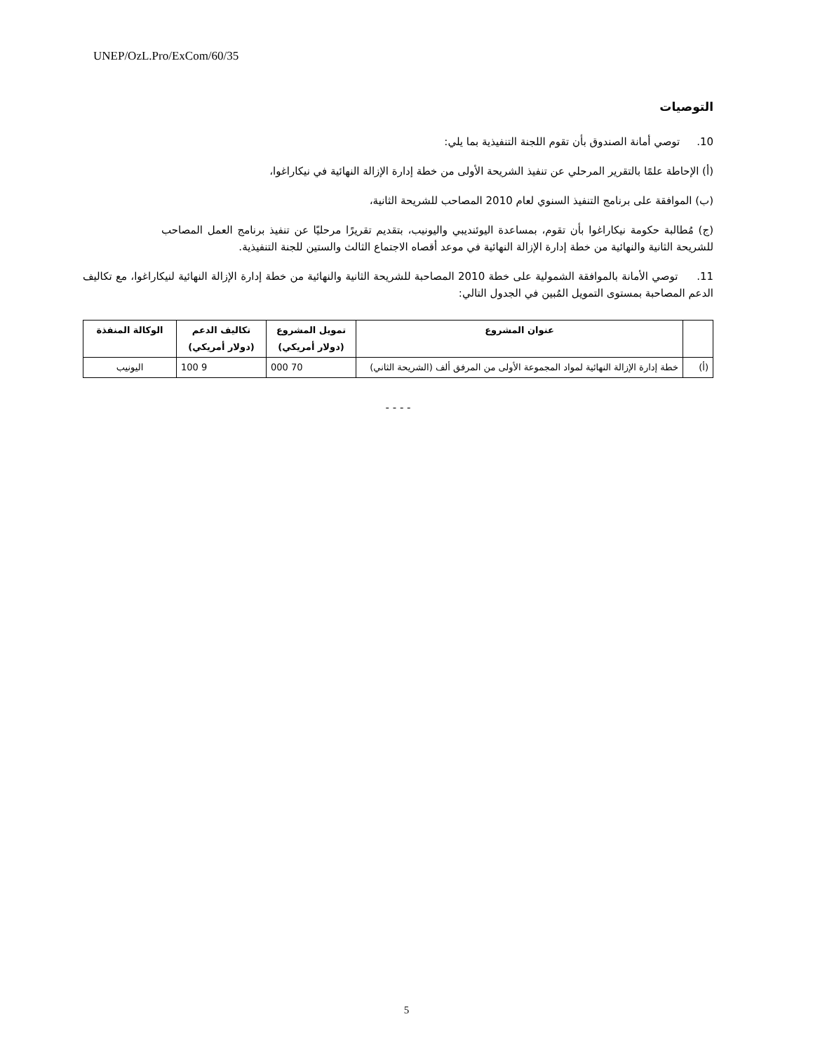UNEP/OzL.Pro/ExCom/60/35
التوصيات
10. توصي أمانة الصندوق بأن تقوم اللجنة التنفيذية بما يلي:
(أ) الإحاطة علمًا بالتقرير المرحلي عن تنفيذ الشريحة الأولى من خطة إدارة الإزالة النهائية في نيكاراغوا،
(ب) الموافقة على برنامج التنفيذ السنوي لعام 2010 المصاحب للشريحة الثانية،
(ج) مُطالبة حكومة نيكاراغوا بأن تقوم، بمساعدة اليوئنديبي واليونيب، بتقديم تقريرًا مرحليًا عن تنفيذ برنامج العمل المصاحب للشريحة الثانية والنهائية من خطة إدارة الإزالة النهائية في موعد أقصاه الاجتماع الثالث والستين للجنة التنفيذية.
11. توصي الأمانة بالموافقة الشمولية على خطة 2010 المصاحبة للشريحة الثانية والنهائية من خطة إدارة الإزالة النهائية لنيكاراغوا، مع تكاليف الدعم المصاحبة بمستوى التمويل المُبين في الجدول التالي:
| | عنوان المشروع | تمويل المشروع (دولار أمريكي) | تكاليف الدعم (دولار أمريكي) | الوكالة المنفذة |
| --- | --- | --- | --- | --- |
| (أ) | خطة إدارة الإزالة النهائية لمواد المجموعة الأولى من المرفق ألف (الشريحة الثاني) | 70 000 | 9 100 | اليونيب |
- - - -
5